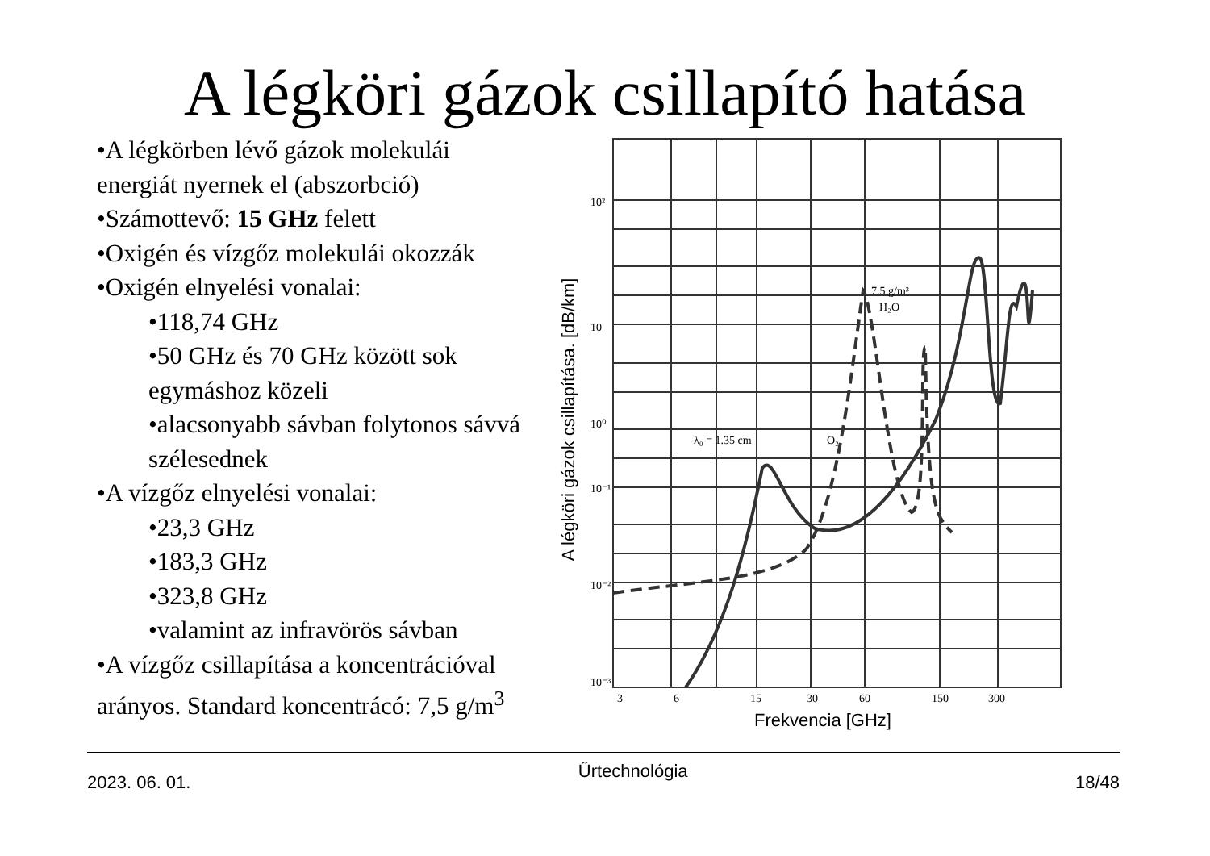A légköri gázok csillapító hatása
•A légkörben lévő gázok molekulái energiát nyernek el (abszorbció)
•Számottevő: 15 GHz felett
•Oxigén és vízgőz molekulái okozzák
•Oxigén elnyelési vonalai:
•118,74 GHz
•50 GHz és 70 GHz között sok egymáshoz közeli
•alacsonyabb sávban folytonos sávvá szélesednek
•A vízgőz elnyelési vonalai:
•23,3 GHz
•183,3 GHz
•323,8 GHz
•valamint az infravörös sávban
•A vízgőz csillapítása a koncentrációval arányos. Standard koncentrácó: 7,5 g/m<sup>3</sup>
10²
10
10⁰
10⁻¹
10⁻²
10⁻³
3
6
15
30
60
150
300
λ₀ = 1.35 cm
O₂
7.5 g/m³
H₂O
Frekvencia [GHz]
A légköri gázok csillapítása. [dB/km]
2023. 06. 01. Űrtechnológia 18/48